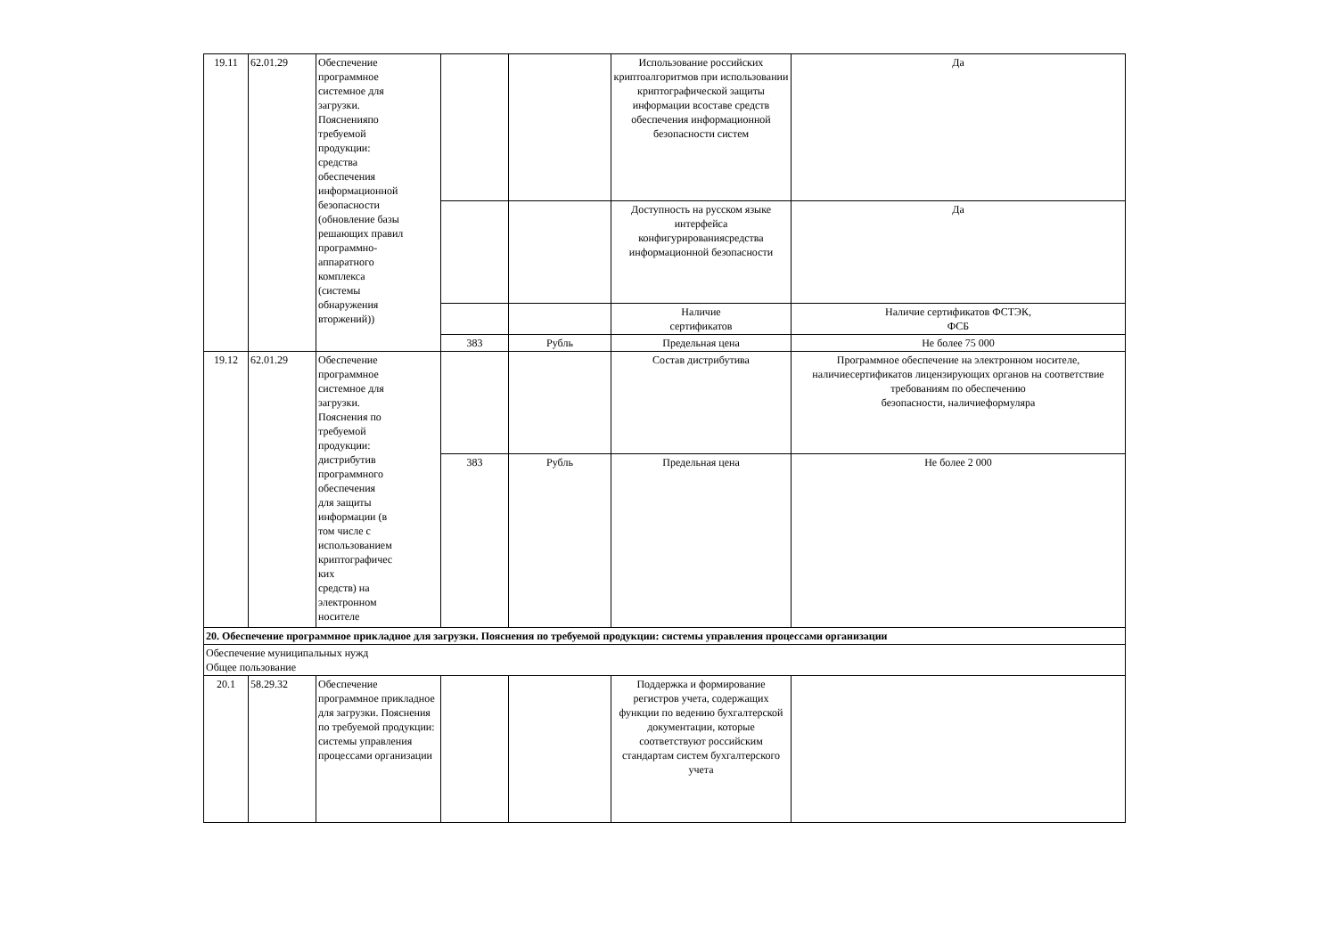| 19.11 | 62.01.29 | Обеспечение программное системное для загрузки. Поясненияпо требуемой продукции: средства обеспечения информационной безопасности (обновление базы решающих правил программно- аппаратного комплекса (системы обнаружения вторжений)) | | | Использование российских криптоалгоритмов при использовании криптографической защиты информации всоставе средств обеспечения информационной безопасности систем | Да |
| | | | | | Доступность на русском языке интерфейса конфигурированиясредства информационной безопасности | Да |
| | | | | | Наличие сертификатов | Наличие сертификатов ФСТЭК, ФСБ |
| | | | 383 | Рубль | Предельная цена | Не более 75 000 |
| 19.12 | 62.01.29 | Обеспечение программное системное для загрузки. Пояснения по требуемой продукции: дистрибутив программного обеспечения для защиты информации (в том числе с использованием криптографичес ких средств) на электронном носителе | | | Состав дистрибутива | Программное обеспечение на электронном носителе, наличиесертификатов лицензирующих органов на соответствие требованиям по обеспечению безопасности, наличиеформуляра |
| | | | 383 | Рубль | Предельная цена | Не более 2 000 |
| 20. Обеспечение программное прикладное для загрузки. Пояснения по требуемой продукции: системы управления процессами организации | | | | | | |
| Обеспечение муниципальных нужд Общее пользование | | | | | | |
| 20.1 | 58.29.32 | Обеспечение программное прикладное для загрузки. Пояснения по требуемой продукции: системы управления процессами организации | | | Поддержка и формирование регистров учета, содержащих функции по ведению бухгалтерской документации, которые соответствуют российским стандартам систем бухгалтерского учета | |